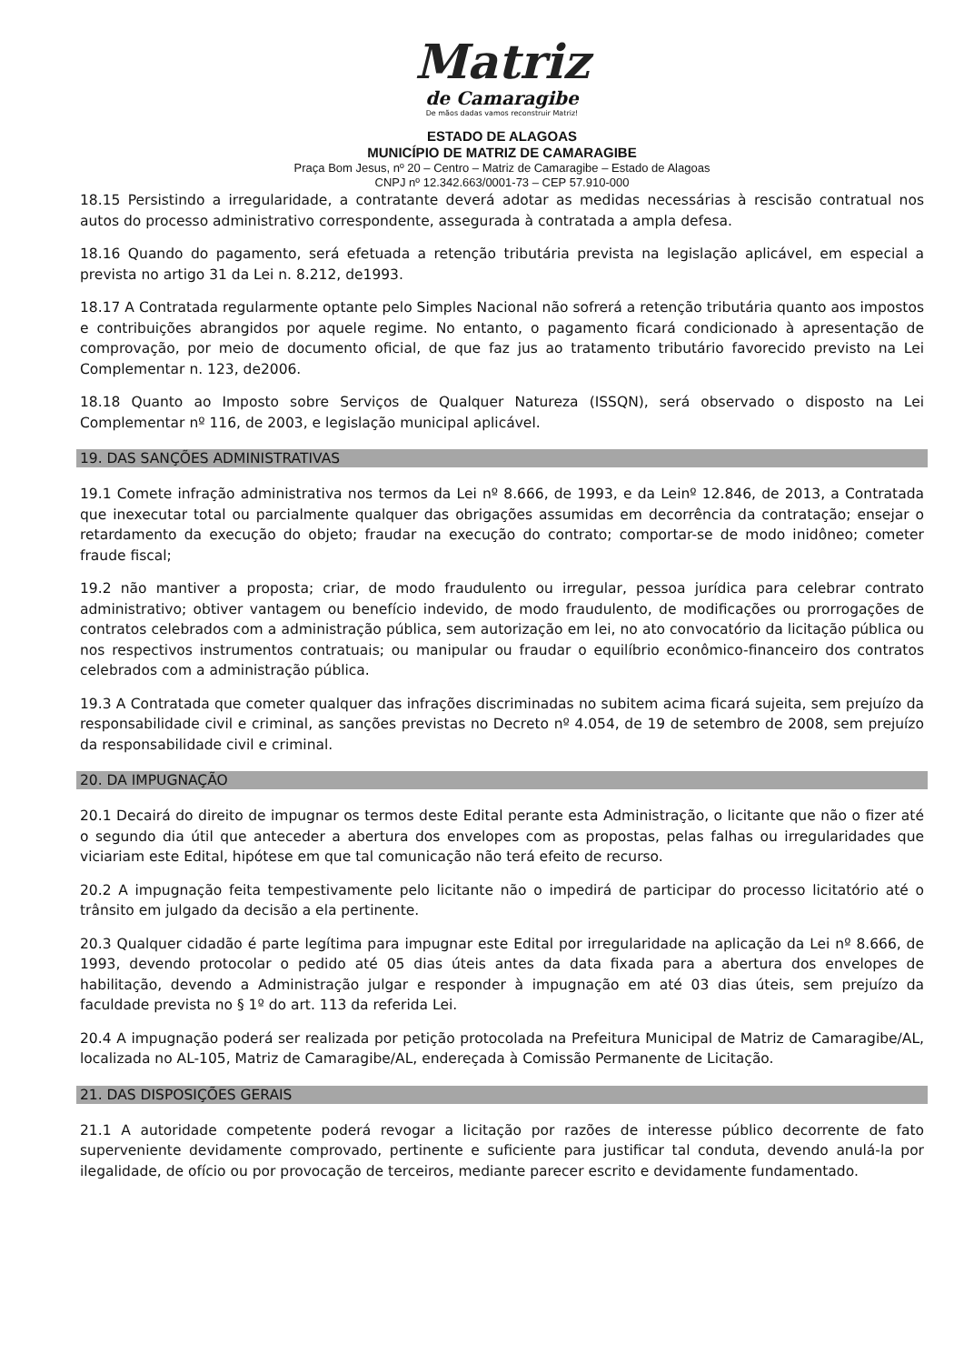Matriz
de Camaragibe
De mãos dadas vamos reconstruir Matriz!
ESTADO DE ALAGOAS
MUNICÍPIO DE MATRIZ DE CAMARAGIBE
Praça Bom Jesus, nº 20 – Centro – Matriz de Camaragibe – Estado de Alagoas
CNPJ nº 12.342.663/0001-73 – CEP 57.910-000
18.15 Persistindo a irregularidade, a contratante deverá adotar as medidas necessárias à rescisão contratual nos autos do processo administrativo correspondente, assegurada à contratada a ampla defesa.
18.16 Quando do pagamento, será efetuada a retenção tributária prevista na legislação aplicável, em especial a prevista no artigo 31 da Lei n. 8.212, de1993.
18.17 A Contratada regularmente optante pelo Simples Nacional não sofrerá a retenção tributária quanto aos impostos e contribuições abrangidos por aquele regime. No entanto, o pagamento ficará condicionado à apresentação de comprovação, por meio de documento oficial, de que faz jus ao tratamento tributário favorecido previsto na Lei Complementar n. 123, de2006.
18.18 Quanto ao Imposto sobre Serviços de Qualquer Natureza (ISSQN), será observado o disposto na Lei Complementar nº 116, de 2003, e legislação municipal aplicável.
19. DAS SANÇÕES ADMINISTRATIVAS
19.1 Comete infração administrativa nos termos da Lei nº 8.666, de 1993, e da Leinº 12.846, de 2013, a Contratada que inexecutar total ou parcialmente qualquer das obrigações assumidas em decorrência da contratação; ensejar o retardamento da execução do objeto; fraudar na execução do contrato; comportar-se de modo inidôneo; cometer fraude fiscal;
19.2 não mantiver a proposta; criar, de modo fraudulento ou irregular, pessoa jurídica para celebrar contrato administrativo; obtiver vantagem ou benefício indevido, de modo fraudulento, de modificações ou prorrogações de contratos celebrados com a administração pública, sem autorização em lei, no ato convocatório da licitação pública ou nos respectivos instrumentos contratuais; ou manipular ou fraudar o equilíbrio econômico-financeiro dos contratos celebrados com a administração pública.
19.3 A Contratada que cometer qualquer das infrações discriminadas no subitem acima ficará sujeita, sem prejuízo da responsabilidade civil e criminal, as sanções previstas no Decreto nº 4.054, de 19 de setembro de 2008, sem prejuízo da responsabilidade civil e criminal.
20. DA IMPUGNAÇÃO
20.1 Decairá do direito de impugnar os termos deste Edital perante esta Administração, o licitante que não o fizer até o segundo dia útil que anteceder a abertura dos envelopes com as propostas, pelas falhas ou irregularidades que viciariam este Edital, hipótese em que tal comunicação não terá efeito de recurso.
20.2 A impugnação feita tempestivamente pelo licitante não o impedirá de participar do processo licitatório até o trânsito em julgado da decisão a ela pertinente.
20.3 Qualquer cidadão é parte legítima para impugnar este Edital por irregularidade na aplicação da Lei nº 8.666, de 1993, devendo protocolar o pedido até 05 dias úteis antes da data fixada para a abertura dos envelopes de habilitação, devendo a Administração julgar e responder à impugnação em até 03 dias úteis, sem prejuízo da faculdade prevista no § 1º do art. 113 da referida Lei.
20.4 A impugnação poderá ser realizada por petição protocolada na Prefeitura Municipal de Matriz de Camaragibe/AL, localizada no AL-105, Matriz de Camaragibe/AL, endereçada à Comissão Permanente de Licitação.
21. DAS DISPOSIÇÕES GERAIS
21.1 A autoridade competente poderá revogar a licitação por razões de interesse público decorrente de fato superveniente devidamente comprovado, pertinente e suficiente para justificar tal conduta, devendo anulá-la por ilegalidade, de ofício ou por provocação de terceiros, mediante parecer escrito e devidamente fundamentado.